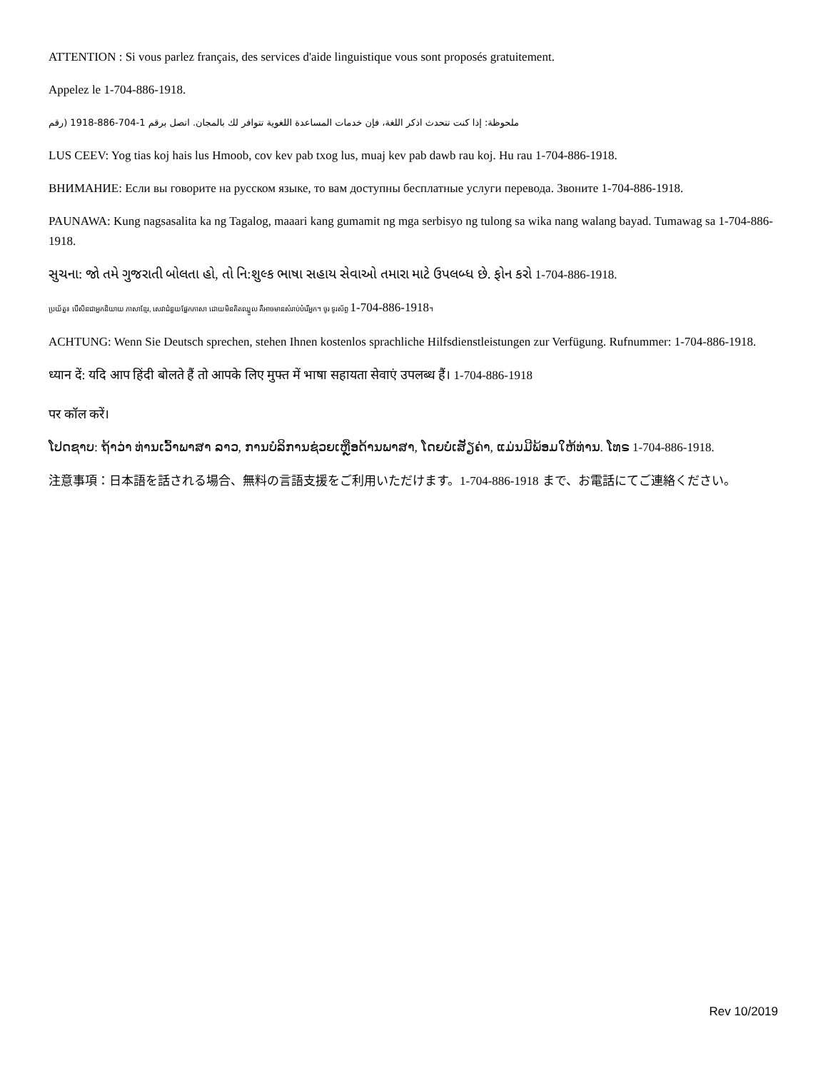ATTENTION : Si vous parlez français, des services d'aide linguistique vous sont proposés gratuitement.
Appelez le 1-704-886-1918.
ملحوظة: إذا كنت تتحدث اذكر اللغة، فإن خدمات المساعدة اللغوية تتوافر لك بالمجان. اتصل برقم 1-704-886-1918 (رقم
LUS CEEV: Yog tias koj hais lus Hmoob, cov kev pab txog lus, muaj kev pab dawb rau koj. Hu rau 1-704-886-1918.
ВНИМАНИЕ: Если вы говорите на русском языке, то вам доступны бесплатные услуги перевода. Звоните 1-704-886-1918.
PAUNAWA: Kung nagsasalita ka ng Tagalog, maaari kang gumamit ng mga serbisyo ng tulong sa wika nang walang bayad. Tumawag sa 1-704-886-1918.
સુચના: જો તમે ગુજરાતી બોલતા હો, તો નિ:શુલ્ક ભાષા સહાય સેવાઓ તમારા માટે ઉપલબ્ધ છે. ફોન કરો 1-704-886-1918.
ប្រយ័ត្ន៖ បើសិនជាអ្នកនិយាយ ភាសាខ្មែរ, សេវាជំនួយផ្នែកភាសា ដោយមិនគិតឈ្នួល គឺអាចមានសំរាប់បំរើអ្នក។ ចូរ ទូរស័ព្ទ 1-704-886-1918។
ACHTUNG: Wenn Sie Deutsch sprechen, stehen Ihnen kostenlos sprachliche Hilfsdienstleistungen zur Verfügung. Rufnummer: 1-704-886-1918.
ध्यान दें: यदि आप हिंदी बोलते हैं तो आपके लिए मुफ्त में भाषा सहायता सेवाएं उपलब्ध हैं। 1-704-886-1918
पर कॉल करें।
ໂປດຊາບ: ຖ້າວ່າ ທ່ານເວົ້າພາສາ ລາວ, ການບໍລິການຊ່ວຍເຫຼືອດ້ານພາສາ, ໂດຍບໍ່ເສັຽຄ່າ, ແມ່ນມີພ້ອມໃຫ້ທ່ານ. ໂທຣ 1-704-886-1918.
注意事項：日本語を話される場合、無料の言語支援をご利用いただけます。1-704-886-1918 まで、お電話にてご連絡ください。
Rev 10/2019